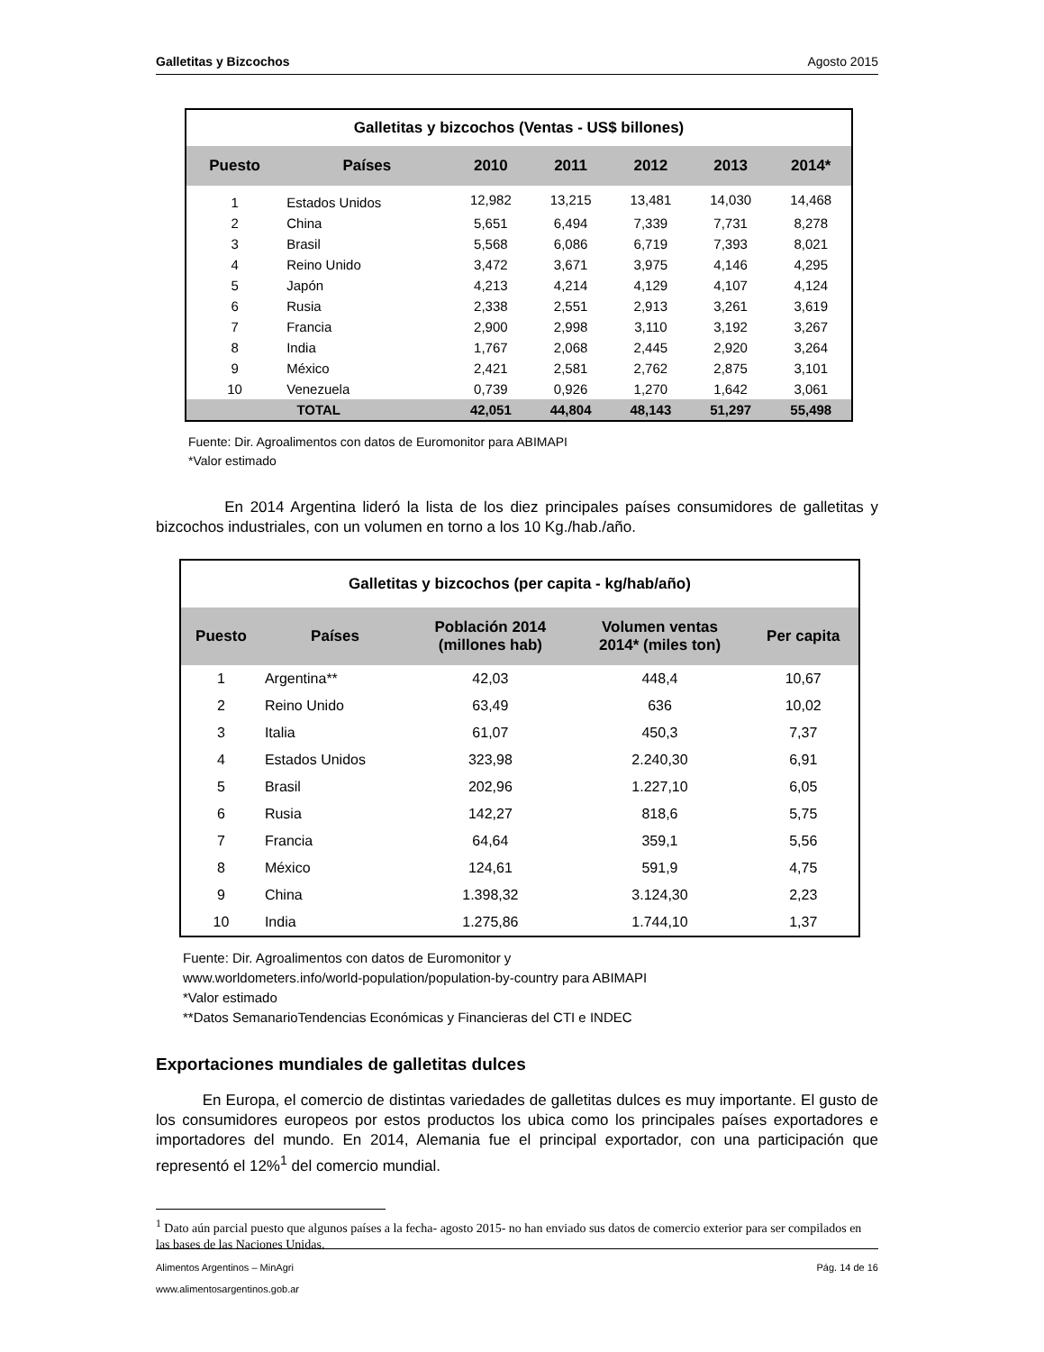Galletitas y Bizcochos Agosto 2015
| Galletitas y bizcochos (Ventas - US$ billones) | | | | | | |
| --- | --- | --- | --- | --- | --- | --- |
| Puesto | Países | 2010 | 2011 | 2012 | 2013 | 2014* |
| 1 | Estados Unidos | 12,982 | 13,215 | 13,481 | 14,030 | 14,468 |
| 2 | China | 5,651 | 6,494 | 7,339 | 7,731 | 8,278 |
| 3 | Brasil | 5,568 | 6,086 | 6,719 | 7,393 | 8,021 |
| 4 | Reino Unido | 3,472 | 3,671 | 3,975 | 4,146 | 4,295 |
| 5 | Japón | 4,213 | 4,214 | 4,129 | 4,107 | 4,124 |
| 6 | Rusia | 2,338 | 2,551 | 2,913 | 3,261 | 3,619 |
| 7 | Francia | 2,900 | 2,998 | 3,110 | 3,192 | 3,267 |
| 8 | India | 1,767 | 2,068 | 2,445 | 2,920 | 3,264 |
| 9 | México | 2,421 | 2,581 | 2,762 | 2,875 | 3,101 |
| 10 | Venezuela | 0,739 | 0,926 | 1,270 | 1,642 | 3,061 |
| TOTAL | | 42,051 | 44,804 | 48,143 | 51,297 | 55,498 |
Fuente: Dir. Agroalimentos con datos de Euromonitor para ABIMAPI
*Valor estimado
En 2014 Argentina lideró la lista de los diez principales países consumidores de galletitas y bizcochos industriales, con un volumen en torno a los 10 Kg./hab./año.
| Galletitas y bizcochos (per capita - kg/hab/año) | | | | |
| --- | --- | --- | --- | --- |
| Puesto | Países | Población 2014 (millones hab) | Volumen ventas 2014* (miles ton) | Per capita |
| 1 | Argentina** | 42,03 | 448,4 | 10,67 |
| 2 | Reino Unido | 63,49 | 636 | 10,02 |
| 3 | Italia | 61,07 | 450,3 | 7,37 |
| 4 | Estados Unidos | 323,98 | 2.240,30 | 6,91 |
| 5 | Brasil | 202,96 | 1.227,10 | 6,05 |
| 6 | Rusia | 142,27 | 818,6 | 5,75 |
| 7 | Francia | 64,64 | 359,1 | 5,56 |
| 8 | México | 124,61 | 591,9 | 4,75 |
| 9 | China | 1.398,32 | 3.124,30 | 2,23 |
| 10 | India | 1.275,86 | 1.744,10 | 1,37 |
Fuente: Dir. Agroalimentos con datos de Euromonitor y
www.worldometers.info/world-population/population-by-country para ABIMAPI
*Valor estimado
**Datos SemanarioTendencias Económicas y Financieras del CTI e INDEC
Exportaciones mundiales de galletitas dulces
En Europa, el comercio de distintas variedades de galletitas dulces es muy importante. El gusto de los consumidores europeos por estos productos los ubica como los principales países exportadores e importadores del mundo. En 2014, Alemania fue el principal exportador, con una participación que representó el 12%<sup>1</sup> del comercio mundial.
<sup>1</sup> Dato aún parcial puesto que algunos países a la fecha- agosto 2015- no han enviado sus datos de comercio exterior para ser compilados en las bases de las Naciones Unidas.
Alimentos Argentinos – MinAgri Pág. 14 de 16
www.alimentosargentinos.gob.ar